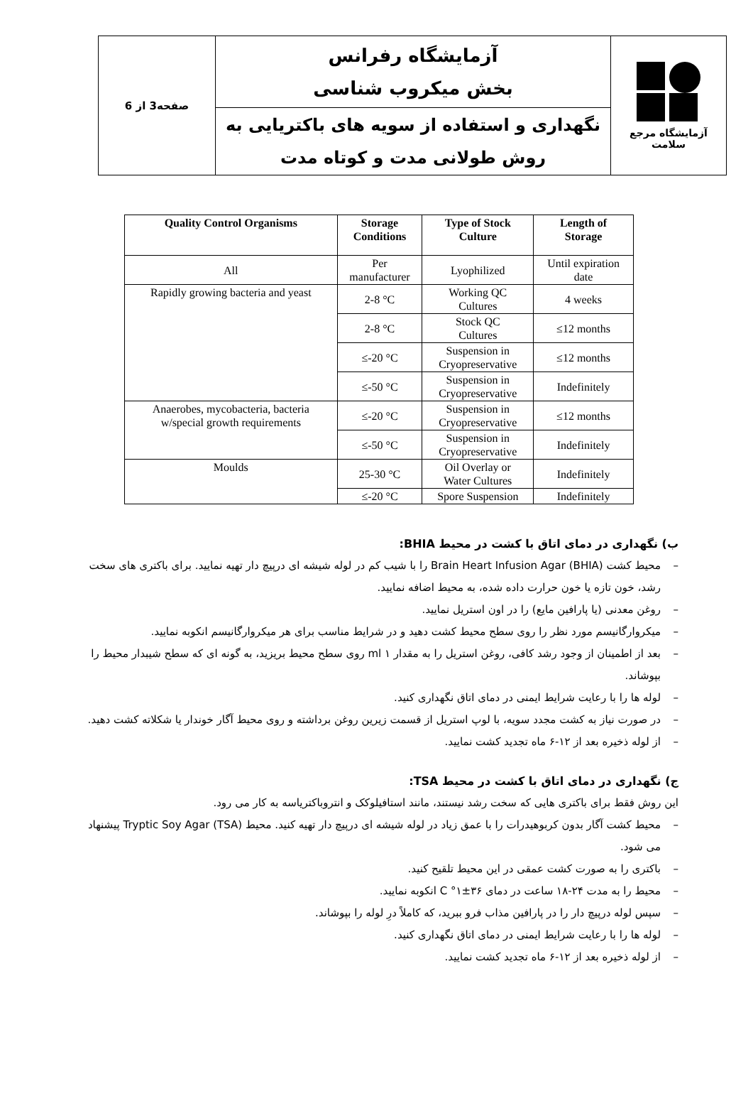| آزمایشگاه مرجع سلامت | آزمایشگاه رفرانس بخش میکروب شناسی | صفحه3 از 6 |
| | نگهداری و استفاده از سویه های باکتریایی به روش طولانی مدت و کوتاه مدت | |
| Quality Control Organisms | Storage Conditions | Type of Stock Culture | Length of Storage |
| --- | --- | --- | --- |
| All | Per manufacturer | Lyophilized | Until expiration date |
| Rapidly growing bacteria and yeast | 2-8 °C | Working QC Cultures | 4 weeks |
| | 2-8 °C | Stock QC Cultures | ≤12 months |
| | ≤-20 °C | Suspension in Cryopreservative | ≤12 months |
| | ≤-50 °C | Suspension in Cryopreservative | Indefinitely |
| Anaerobes, mycobacteria, bacteria w/special growth requirements | ≤-20 °C | Suspension in Cryopreservative | ≤12 months |
| | ≤-50 °C | Suspension in Cryopreservative | Indefinitely |
| Moulds | 25-30 °C | Oil Overlay or Water Cultures | Indefinitely |
| | ≤-20 °C | Spore Suspension | Indefinitely |
ب) نگهداری در دمای اتاق با کشت در محیط BHIA:
– محیط کشت Brain Heart Infusion Agar (BHIA) را با شیب کم در لوله شیشه ای درپیچ دار تهیه نمایید. برای باکتری های سخت رشد، خون تازه یا خون حرارت داده شده، به محیط اضافه نمایید.
– روغن معدنی (یا پارافین مایع) را در اون استریل نمایید.
– میکروارگانیسم مورد نظر را روی سطح محیط کشت دهید و در شرایط مناسب برای هر میکروارگانیسم انکوبه نمایید.
– بعد از اطمینان از وجود رشد کافی، روغن استریل را به مقدار ۱ ml روی سطح محیط بریزید، به گونه ای که سطح شیبدار محیط را بپوشاند.
– لوله ها را با رعایت شرایط ایمنی در دمای اتاق نگهداری کنید.
– در صورت نیاز به کشت مجدد سویه، با لوپ استریل از قسمت زیرین روغن برداشته و روی محیط آگار خوندار یا شکلاته کشت دهید.
– از لوله ذخیره بعد از ۱۲-۶ ماه تجدید کشت نمایید.
ج) نگهداری در دمای اتاق با کشت در محیط TSA:
این روش فقط برای باکتری هایی که سخت رشد نیستند، مانند استافیلوکک و انتروباکتریاسه به کار می رود.
– محیط کشت آگار بدون کربوهیدرات را با عمق زیاد در لوله شیشه ای درپیچ دار تهیه کنید. محیط Tryptic Soy Agar (TSA) پیشنهاد می شود.
– باکتری را به صورت کشت عمقی در این محیط تلقیح کنید.
– محیط را به مدت ۲۴-۱۸ ساعت در دمای ۳۶±۱° C انکوبه نمایید.
– سپس لوله درپیچ دار را در پارافین مذاب فرو ببرید، که کاملاً درِ لوله را بپوشاند.
– لوله ها را با رعایت شرایط ایمنی در دمای اتاق نگهداری کنید.
– از لوله ذخیره بعد از ۱۲-۶ ماه تجدید کشت نمایید.